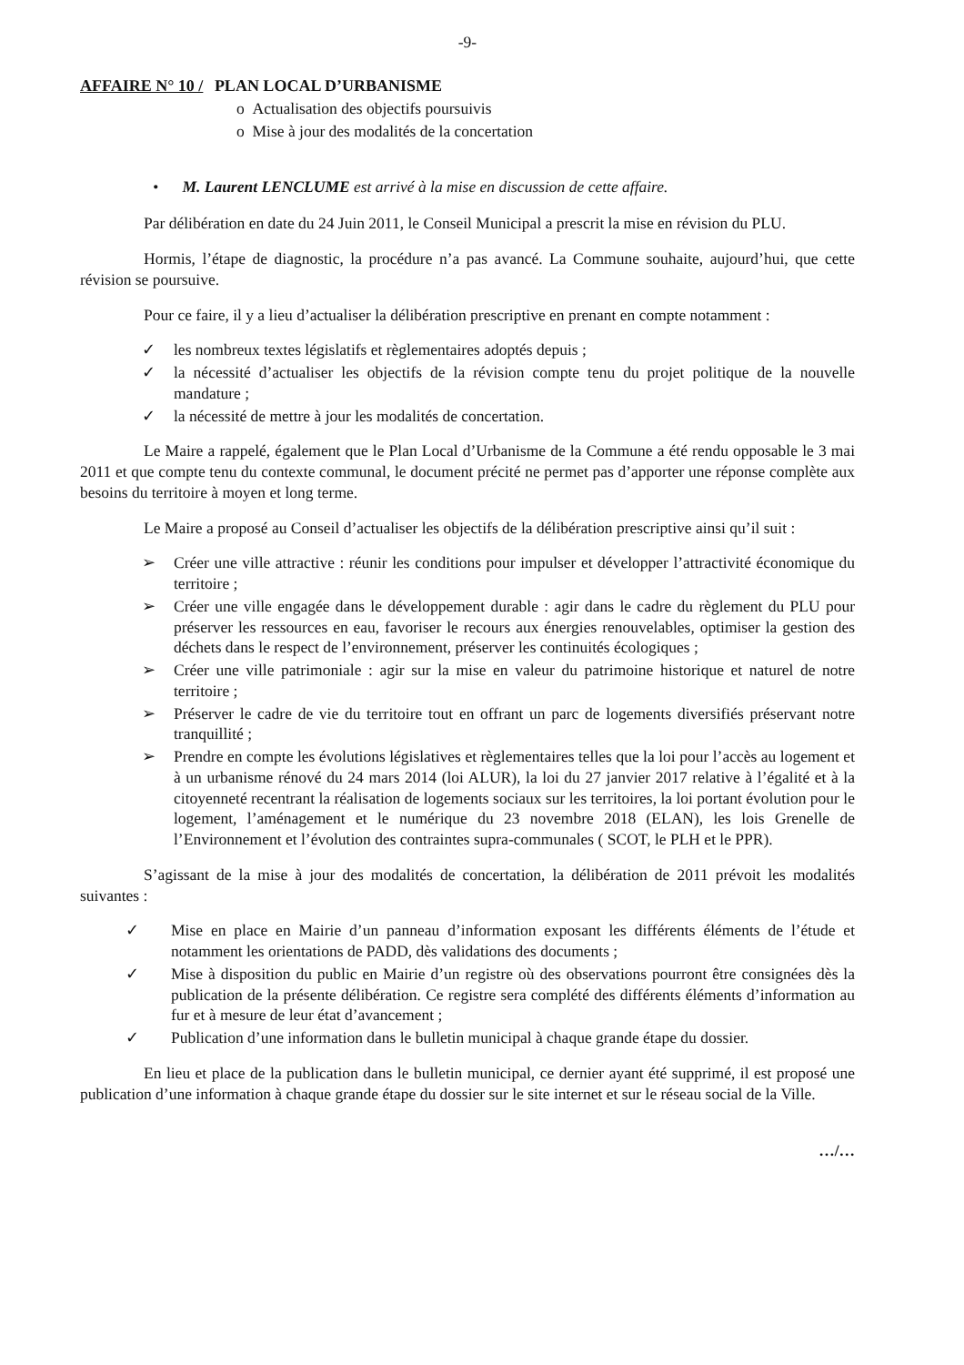-9-
AFFAIRE N° 10 / PLAN LOCAL D’URBANISME
o Actualisation des objectifs poursuivis
o Mise à jour des modalités de la concertation
• M. Laurent LENCLUME est arrivé à la mise en discussion de cette affaire.
Par délibération en date du 24 Juin 2011, le Conseil Municipal a prescrit la mise en révision du PLU.
Hormis, l’étape de diagnostic, la procédure n’a pas avancé. La Commune souhaite, aujourd’hui, que cette révision se poursuive.
Pour ce faire, il y a lieu d’actualiser la délibération prescriptive en prenant en compte notamment :
✓ les nombreux textes législatifs et règlementaires adoptés depuis ;
✓ la nécessité d’actualiser les objectifs de la révision compte tenu du projet politique de la nouvelle mandature ;
✓ la nécessité de mettre à jour les modalités de concertation.
Le Maire a rappelé, également que le Plan Local d’Urbanisme de la Commune a été rendu opposable le 3 mai 2011 et que compte tenu du contexte communal, le document précité ne permet pas d’apporter une réponse complète aux besoins du territoire à moyen et long terme.
Le Maire a proposé au Conseil d’actualiser les objectifs de la délibération prescriptive ainsi qu’il suit :
➢ Créer une ville attractive : réunir les conditions pour impulser et développer l’attractivité économique du territoire ;
➢ Créer une ville engagée dans le développement durable : agir dans le cadre du règlement du PLU pour préserver les ressources en eau, favoriser le recours aux énergies renouvelables, optimiser la gestion des déchets dans le respect de l’environnement, préserver les continuités écologiques ;
➢ Créer une ville patrimoniale : agir sur la mise en valeur du patrimoine historique et naturel de notre territoire ;
➢ Préserver le cadre de vie du territoire tout en offrant un parc de logements diversifiés préservant notre tranquillité ;
➢ Prendre en compte les évolutions législatives et règlementaires telles que la loi pour l’accès au logement et à un urbanisme rénové du 24 mars 2014 (loi ALUR), la loi du 27 janvier 2017 relative à l’égalité et à la citoyenneté recentrant la réalisation de logements sociaux sur les territoires, la loi portant évolution pour le logement, l’aménagement et le numérique du 23 novembre 2018 (ELAN), les lois Grenelle de l’Environnement et l’évolution des contraintes supra-communales ( SCOT, le PLH et le PPR).
S’agissant de la mise à jour des modalités de concertation, la délibération de 2011 prévoit les modalités suivantes :
✓ Mise en place en Mairie d’un panneau d’information exposant les différents éléments de l’étude et notamment les orientations de PADD, dès validations des documents ;
✓ Mise à disposition du public en Mairie d’un registre où des observations pourront être consignées dès la publication de la présente délibération. Ce registre sera complété des différents éléments d’information au fur et à mesure de leur état d’avancement ;
✓ Publication d’une information dans le bulletin municipal à chaque grande étape du dossier.
En lieu et place de la publication dans le bulletin municipal, ce dernier ayant été supprimé, il est proposé une publication d’une information à chaque grande étape du dossier sur le site internet et sur le réseau social de la Ville.
…/…